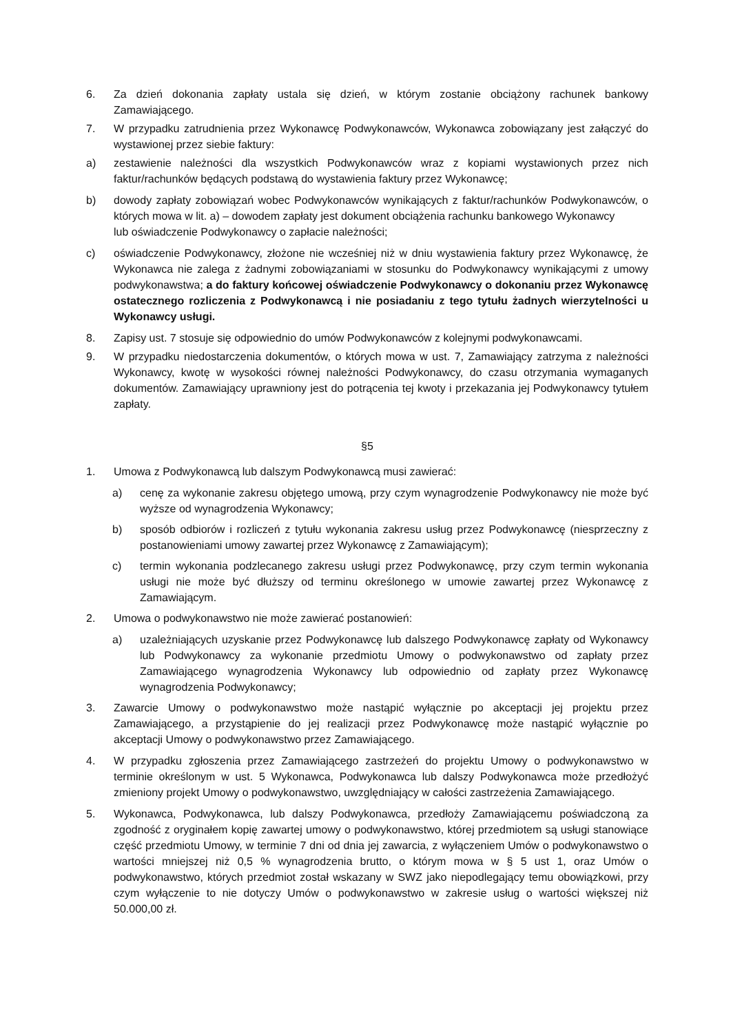6. Za dzień dokonania zapłaty ustala się dzień, w którym zostanie obciążony rachunek bankowy Zamawiającego.
7. W przypadku zatrudnienia przez Wykonawcę Podwykonawców, Wykonawca zobowiązany jest załączyć do wystawionej przez siebie faktury:
a) zestawienie należności dla wszystkich Podwykonawców wraz z kopiami wystawionych przez nich faktur/rachunków będących podstawą do wystawienia faktury przez Wykonawcę;
b) dowody zapłaty zobowiązań wobec Podwykonawców wynikających z faktur/rachunków Podwykonawców, o których mowa w lit. a) – dowodem zapłaty jest dokument obciążenia rachunku bankowego Wykonawcy
lub oświadczenie Podwykonawcy o zapłacie należności;
c) oświadczenie Podwykonawcy, złożone nie wcześniej niż w dniu wystawienia faktury przez Wykonawcę, że Wykonawca nie zalega z żadnymi zobowiązaniami w stosunku do Podwykonawcy wynikającymi z umowy podwykonawstwa; a do faktury końcowej oświadczenie Podwykonawcy o dokonaniu przez Wykonawcę ostatecznego rozliczenia z Podwykonawcą i nie posiadaniu z tego tytułu żadnych wierzytelności u Wykonawcy usługi.
8. Zapisy ust. 7 stosuje się odpowiednio do umów Podwykonawców z kolejnymi podwykonawcami.
9. W przypadku niedostarczenia dokumentów, o których mowa w ust. 7, Zamawiający zatrzyma z należności Wykonawcy, kwotę w wysokości równej należności Podwykonawcy, do czasu otrzymania wymaganych dokumentów. Zamawiający uprawniony jest do potrącenia tej kwoty i przekazania jej Podwykonawcy tytułem zapłaty.
§5
1. Umowa z Podwykonawcą lub dalszym Podwykonawcą musi zawierać:
a) cenę za wykonanie zakresu objętego umową, przy czym wynagrodzenie Podwykonawcy nie może być wyższe od wynagrodzenia Wykonawcy;
b) sposób odbiorów i rozliczeń z tytułu wykonania zakresu usług przez Podwykonawcę (niesprzeczny z postanowieniami umowy zawartej przez Wykonawcę z Zamawiającym);
c) termin wykonania podzlecanego zakresu usługi przez Podwykonawcę, przy czym termin wykonania usługi nie może być dłuższy od terminu określonego w umowie zawartej przez Wykonawcę z Zamawiającym.
2. Umowa o podwykonawstwo nie może zawierać postanowień:
a) uzależniających uzyskanie przez Podwykonawcę lub dalszego Podwykonawcę zapłaty od Wykonawcy lub Podwykonawcy za wykonanie przedmiotu Umowy o podwykonawstwo od zapłaty przez Zamawiającego wynagrodzenia Wykonawcy lub odpowiednio od zapłaty przez Wykonawcę wynagrodzenia Podwykonawcy;
3. Zawarcie Umowy o podwykonawstwo może nastąpić wyłącznie po akceptacji jej projektu przez Zamawiającego, a przystąpienie do jej realizacji przez Podwykonawcę może nastąpić wyłącznie po akceptacji Umowy o podwykonawstwo przez Zamawiającego.
4. W przypadku zgłoszenia przez Zamawiającego zastrzeżeń do projektu Umowy o podwykonawstwo w terminie określonym w ust. 5 Wykonawca, Podwykonawca lub dalszy Podwykonawca może przedłożyć zmieniony projekt Umowy o podwykonawstwo, uwzględniający w całości zastrzeżenia Zamawiającego.
5. Wykonawca, Podwykonawca, lub dalszy Podwykonawca, przedłoży Zamawiającemu poświadczoną za zgodność z oryginałem kopię zawartej umowy o podwykonawstwo, której przedmiotem są usługi stanowiące część przedmiotu Umowy, w terminie 7 dni od dnia jej zawarcia, z wyłączeniem Umów o podwykonawstwo o wartości mniejszej niż 0,5 % wynagrodzenia brutto, o którym mowa w § 5 ust 1, oraz Umów o podwykonawstwo, których przedmiot został wskazany w SWZ jako niepodlegający temu obowiązkowi, przy czym wyłączenie to nie dotyczy Umów o podwykonawstwo w zakresie usług o wartości większej niż 50.000,00 zł.